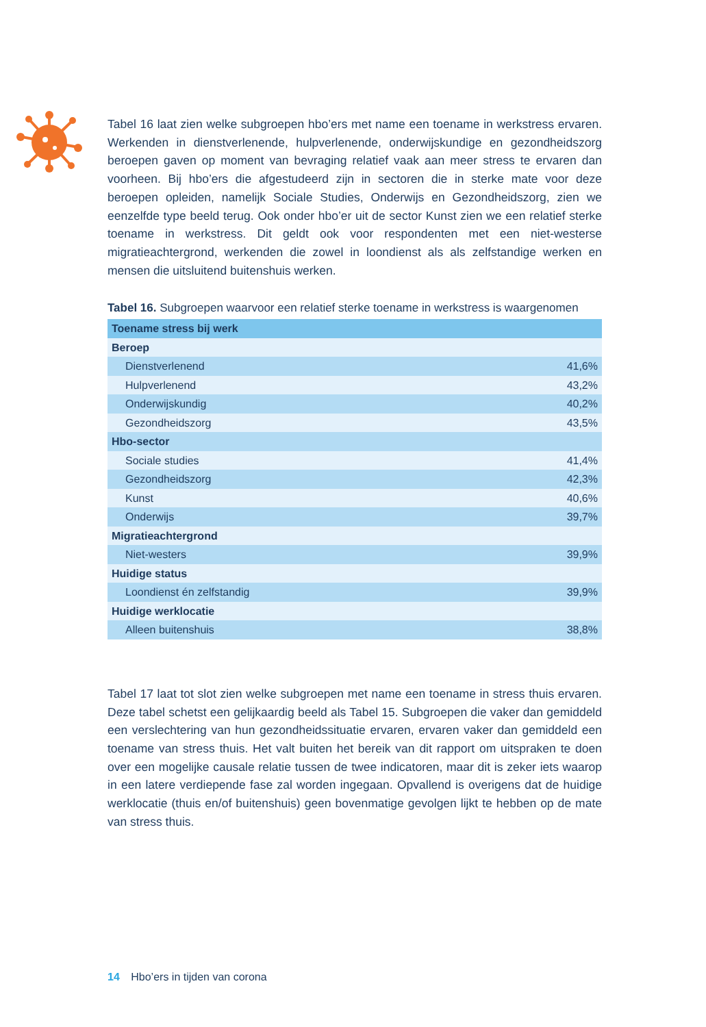Tabel 16 laat zien welke subgroepen hbo’ers met name een toename in werkstress ervaren. Werkenden in dienstverlenende, hulpverlenende, onderwijskundige en gezondheids­zorg beroepen gaven op moment van bevraging relatief vaak aan meer stress te ervaren dan voorheen. Bij hbo’ers die afgestudeerd zijn in sectoren die in sterke mate voor deze beroepen opleiden, namelijk Sociale Studies, Onderwijs en Gezondheidszorg, zien we eenzelfde type beeld terug. Ook onder hbo’er uit de sector Kunst zien we een relatief sterke toename in werkstress. Dit geldt ook voor respondenten met een niet-westerse migratieachtergrond, werkenden die zowel in loondienst als als zelfstandige werken en mensen die uitsluitend buitenshuis werken.
Tabel 16. Subgroepen waarvoor een relatief sterke toename in werkstress is waargenomen
| Toename stress bij werk | |
| --- | --- |
| Beroep | |
| Dienstverlenend | 41,6% |
| Hulpverlenend | 43,2% |
| Onderwijskundig | 40,2% |
| Gezondheidszorg | 43,5% |
| Hbo-sector | |
| Sociale studies | 41,4% |
| Gezondheidszorg | 42,3% |
| Kunst | 40,6% |
| Onderwijs | 39,7% |
| Migratieachtergrond | |
| Niet-westers | 39,9% |
| Huidige status | |
| Loondienst én zelfstandig | 39,9% |
| Huidige werklocatie | |
| Alleen buitenshuis | 38,8% |
Tabel 17 laat tot slot zien welke subgroepen met name een toename in stress thuis ervaren. Deze tabel schetst een gelijkaardig beeld als Tabel 15. Subgroepen die vaker dan gemiddeld een verslechtering van hun gezondheidssituatie ervaren, ervaren vaker dan gemiddeld een toename van stress thuis. Het valt buiten het bereik van dit rapport om uitspraken te doen over een mogelijke causale relatie tussen de twee indicatoren, maar dit is zeker iets waarop in een latere verdiepende fase zal worden ingegaan. Opvallend is overigens dat de huidige werklocatie (thuis en/of buitenshuis) geen bovenmatige gevolgen lijkt te hebben op de mate van stress thuis.
14 Hbo’ers in tijden van corona